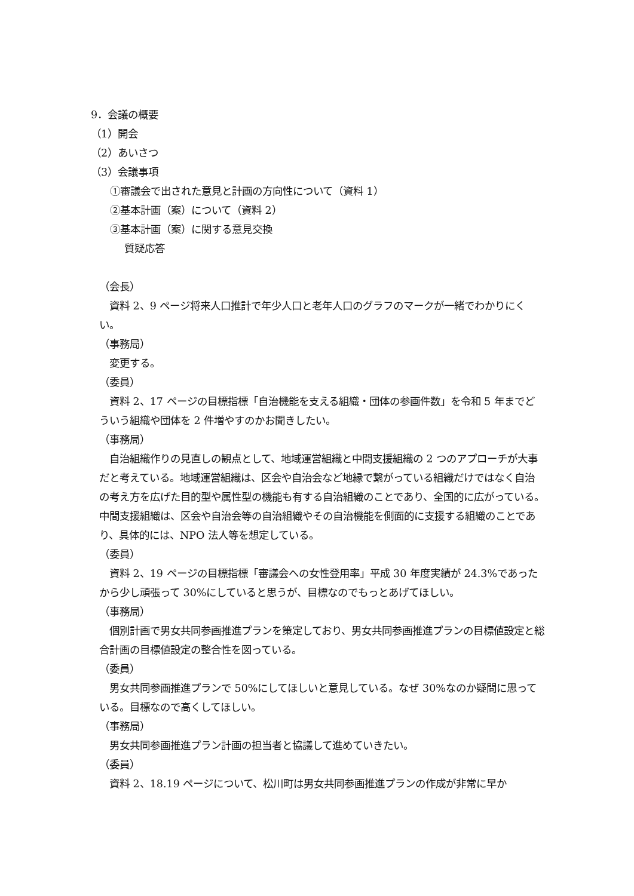9．会議の概要
（1）開会
（2）あいさつ
（3）会議事項
①審議会で出された意見と計画の方向性について（資料 1）
②基本計画（案）について（資料 2）
③基本計画（案）に関する意見交換
質疑応答
（会長）
　資料 2、9 ページ将来人口推計で年少人口と老年人口のグラフのマークが一緒でわかりにくい。
（事務局）
　変更する。
（委員）
　資料 2、17 ページの目標指標「自治機能を支える組織・団体の参画件数」を令和 5 年までどういう組織や団体を 2 件増やすのかお聞きしたい。
（事務局）
　自治組織作りの見直しの観点として、地域運営組織と中間支援組織の 2 つのアプローチが大事だと考えている。地域運営組織は、区会や自治会など地縁で繋がっている組織だけではなく自治の考え方を広げた目的型や属性型の機能も有する自治組織のことであり、全国的に広がっている。中間支援組織は、区会や自治会等の自治組織やその自治機能を側面的に支援する組織のことであり、具体的には、NPO 法人等を想定している。
（委員）
　資料 2、19 ページの目標指標「審議会への女性登用率」平成 30 年度実績が 24.3%であったから少し頑張って 30%にしていると思うが、目標なのでもっとあげてほしい。
（事務局）
　個別計画で男女共同参画推進プランを策定しており、男女共同参画推進プランの目標値設定と総合計画の目標値設定の整合性を図っている。
（委員）
　男女共同参画推進プランで 50%にしてほしいと意見している。なぜ 30%なのか疑問に思っている。目標なので高くしてほしい。
（事務局）
　男女共同参画推進プラン計画の担当者と協議して進めていきたい。
（委員）
　資料 2、18.19 ページについて、松川町は男女共同参画推進プランの作成が非常に早か